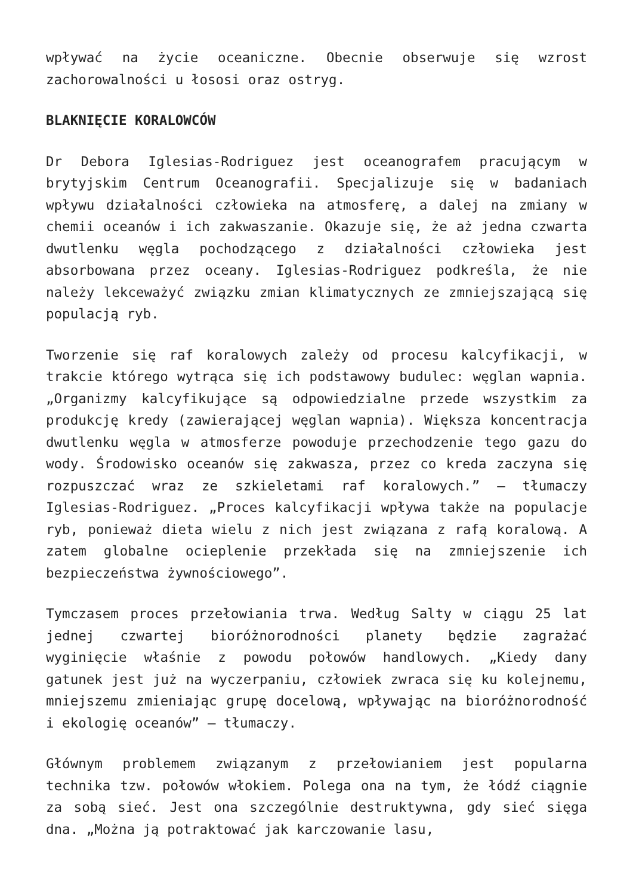wpływać na życie oceaniczne. Obecnie obserwuje się wzrost zachorowalności u łososi oraz ostryg.
BLAKNIĘCIE KORALOWCÓW
Dr Debora Iglesias-Rodriguez jest oceanografem pracującym w brytyjskim Centrum Oceanografii. Specjalizuje się w badaniach wpływu działalności człowieka na atmosferę, a dalej na zmiany w chemii oceanów i ich zakwaszanie. Okazuje się, że aż jedna czwarta dwutlenku węgla pochodzącego z działalności człowieka jest absorbowana przez oceany. Iglesias-Rodriguez podkreśla, że nie należy lekceważyć związku zmian klimatycznych ze zmniejszającą się populacją ryb.
Tworzenie się raf koralowych zależy od procesu kalcyfikacji, w trakcie którego wytrąca się ich podstawowy budulec: węglan wapnia. „Organizmy kalcyfikujące są odpowiedzialne przede wszystkim za produkcję kredy (zawierającej węglan wapnia). Większa koncentracja dwutlenku węgla w atmosferze powoduje przechodzenie tego gazu do wody. Środowisko oceanów się zakwasza, przez co kreda zaczyna się rozpuszczać wraz ze szkieletami raf koralowych.” – tłumaczy Iglesias-Rodriguez. „Proces kalcyfikacji wpływa także na populacje ryb, ponieważ dieta wielu z nich jest związana z rafą koralową. A zatem globalne ocieplenie przekłada się na zmniejszenie ich bezpieczeństwa żywnościowego”.
Tymczasem proces przełowiania trwa. Według Salty w ciągu 25 lat jednej czwartej bioróżnorodności planety będzie zagrażać wyginięcie właśnie z powodu połowów handlowych. „Kiedy dany gatunek jest już na wyczerpaniu, człowiek zwraca się ku kolejnemu, mniejszemu zmieniając grupę docelową, wpływając na bioróżnorodność i ekologię oceanów” – tłumaczy.
Głównym problemem związanym z przełowianiem jest popularna technika tzw. połowów włokiem. Polega ona na tym, że łódź ciągnie za sobą sieć. Jest ona szczególnie destruktywna, gdy sieć sięga dna. „Można ją potraktować jak karczowanie lasu,